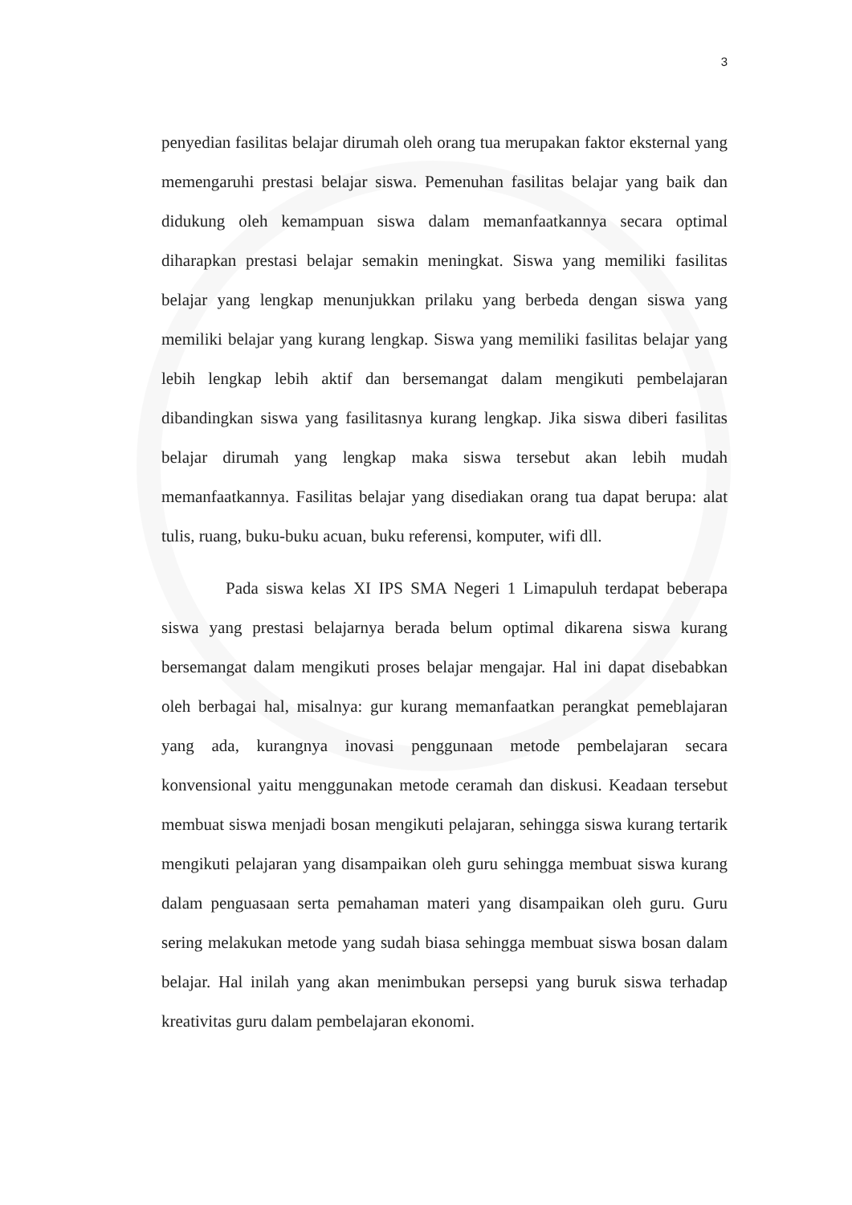3
penyedian fasilitas belajar dirumah oleh orang tua merupakan faktor eksternal yang memengaruhi prestasi belajar siswa. Pemenuhan fasilitas belajar yang baik dan didukung oleh kemampuan siswa dalam memanfaatkannya secara optimal diharapkan prestasi belajar semakin meningkat. Siswa yang memiliki fasilitas belajar yang lengkap menunjukkan prilaku yang berbeda dengan siswa yang memiliki belajar yang kurang lengkap. Siswa yang memiliki fasilitas belajar yang lebih lengkap lebih aktif dan bersemangat dalam mengikuti pembelajaran dibandingkan siswa yang fasilitasnya kurang lengkap. Jika siswa diberi fasilitas belajar dirumah yang lengkap maka siswa tersebut akan lebih mudah memanfaatkannya. Fasilitas belajar yang disediakan orang tua dapat berupa: alat tulis, ruang, buku-buku acuan, buku referensi, komputer, wifi dll.
Pada siswa kelas XI IPS SMA Negeri 1 Limapuluh terdapat beberapa siswa yang prestasi belajarnya berada belum optimal dikarena siswa kurang bersemangat dalam mengikuti proses belajar mengajar. Hal ini dapat disebabkan oleh berbagai hal, misalnya: gur kurang memanfaatkan perangkat pemeblajaran yang ada, kurangnya inovasi penggunaan metode pembelajaran secara konvensional yaitu menggunakan metode ceramah dan diskusi. Keadaan tersebut membuat siswa menjadi bosan mengikuti pelajaran, sehingga siswa kurang tertarik mengikuti pelajaran yang disampaikan oleh guru sehingga membuat siswa kurang dalam penguasaan serta pemahaman materi yang disampaikan oleh guru. Guru sering melakukan metode yang sudah biasa sehingga membuat siswa bosan dalam belajar. Hal inilah yang akan menimbukan persepsi yang buruk siswa terhadap kreativitas guru dalam pembelajaran ekonomi.